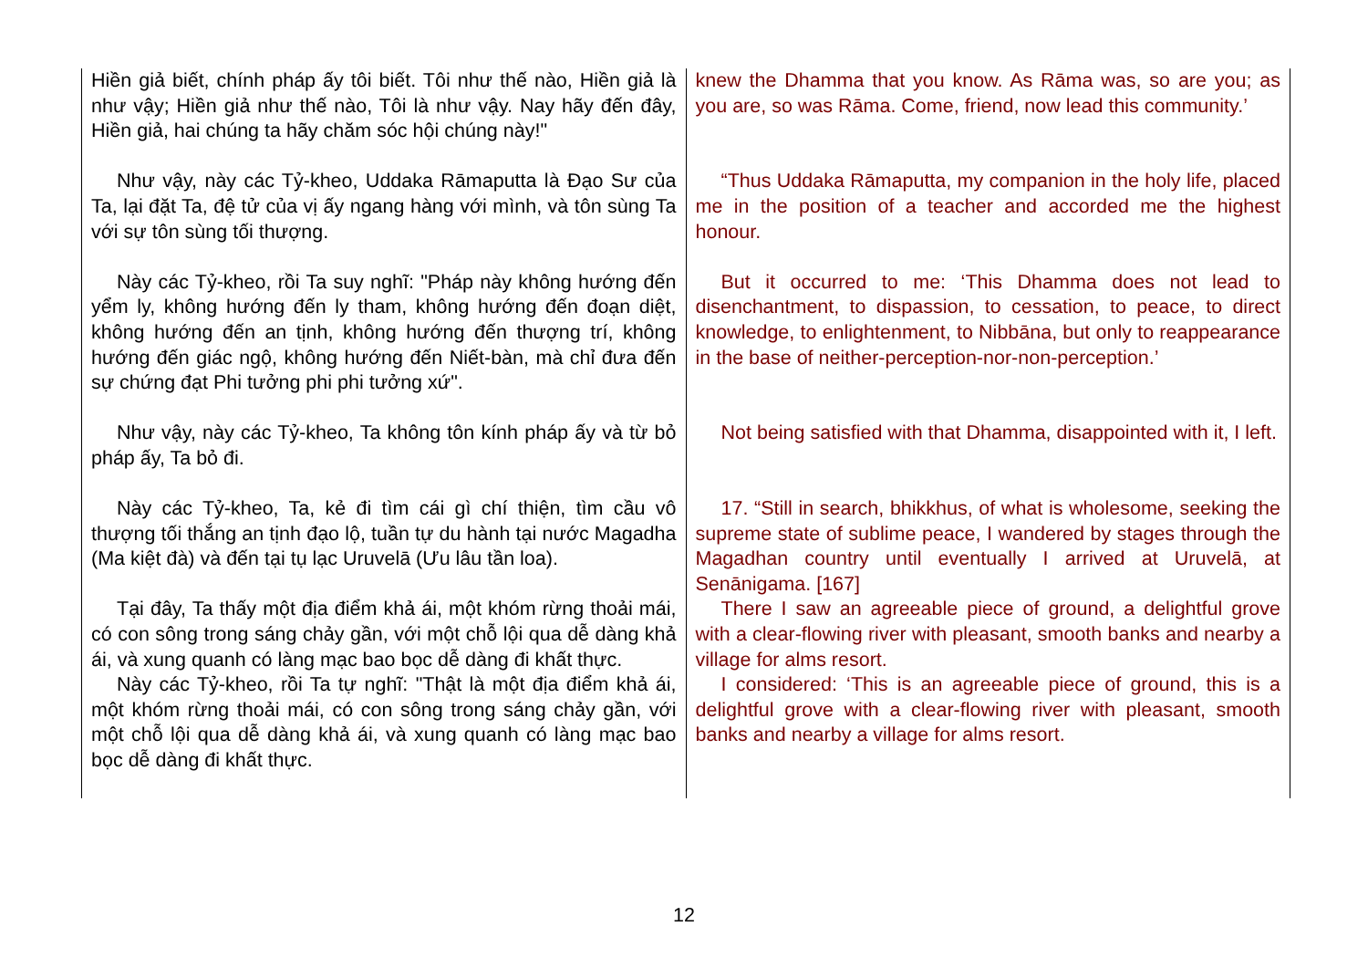| Hiền giả biết, chính pháp ấy tôi biết. Tôi như thế nào, Hiền giả là như vậy; Hiền giả như thế nào, Tôi là như vậy. Nay hãy đến đây, Hiền giả, hai chúng ta hãy chăm sóc hội chúng này!" | knew the Dhamma that you know. As Rāma was, so are you; as you are, so was Rāma. Come, friend, now lead this community.’ |
| Như vậy, này các Tỷ-kheo, Uddaka Rāmaputta là Đạo Sư của Ta, lại đặt Ta, đệ tử của vị ấy ngang hàng với mình, và tôn sùng Ta với sự tôn sùng tối thượng. | “Thus Uddaka Rāmaputta, my companion in the holy life, placed me in the position of a teacher and accorded me the highest honour. |
| Này các Tỷ-kheo, rồi Ta suy nghĩ: "Pháp này không hướng đến yểm ly, không hướng đến ly tham, không hướng đến đoạn diệt, không hướng đến an tịnh, không hướng đến thượng trí, không hướng đến giác ngộ, không hướng đến Niết-bàn, mà chỉ đưa đến sự chứng đạt Phi tưởng phi phi tưởng xứ". | But it occurred to me: ‘This Dhamma does not lead to disenchantment, to dispassion, to cessation, to peace, to direct knowledge, to enlightenment, to Nibbāna, but only to reappearance in the base of neither-perception-nor-non-perception.’ |
| Như vậy, này các Tỷ-kheo, Ta không tôn kính pháp ấy và từ bỏ pháp ấy, Ta bỏ đi. | Not being satisfied with that Dhamma, disappointed with it, I left. |
| Này các Tỷ-kheo, Ta, kẻ đi tìm cái gì chí thiện, tìm cầu vô thượng tối thắng an tịnh đạo lộ, tuần tự du hành tại nước Magadha (Ma kiệt đà) và đến tại tụ lạc Uruvelā (Ưu lâu tần loa). | 17. “Still in search, bhikkhus, of what is wholesome, seeking the supreme state of sublime peace, I wandered by stages through the Magadhan country until eventually I arrived at Uruvelā, at Senānigama. [167] |
| Tại đây, Ta thấy một địa điểm khả ái, một khóm rừng thoải mái, có con sông trong sáng chảy gần, với một chỗ lội qua dễ dàng khả ái, và xung quanh có làng mạc bao bọc dễ dàng đi khất thực. Này các Tỷ-kheo, rồi Ta tự nghĩ: "Thật là một địa điểm khả ái, một khóm rừng thoải mái, có con sông trong sáng chảy gần, với một chỗ lội qua dễ dàng khả ái, và xung quanh có làng mạc bao bọc dễ dàng đi khất thực. | There I saw an agreeable piece of ground, a delightful grove with a clear-flowing river with pleasant, smooth banks and nearby a village for alms resort. I considered: ‘This is an agreeable piece of ground, this is a delightful grove with a clear-flowing river with pleasant, smooth banks and nearby a village for alms resort. |
12